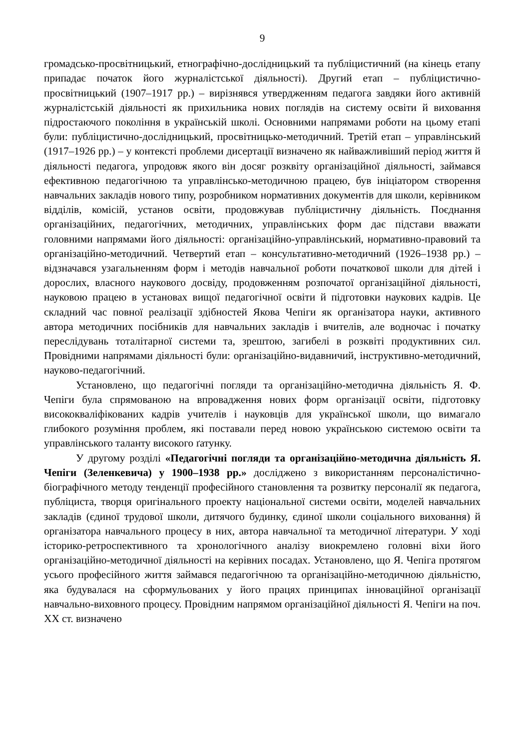9
громадсько-просвітницький, етнографічно-дослідницький та публіцистичний (на кінець етапу припадає початок його журналістської діяльності). Другий етап – публіцистично-просвітницький (1907–1917 рр.) – вирізнявся утвердженням педагога завдяки його активній журналістській діяльності як прихильника нових поглядів на систему освіти й виховання підростаючого покоління в українській школі. Основними напрямами роботи на цьому етапі були: публіцистично-дослідницький, просвітницько-методичний. Третій етап – управлінський (1917–1926 рр.) – у контексті проблеми дисертації визначено як найважливіший період життя й діяльності педагога, упродовж якого він досяг розквіту організаційної діяльності, займався ефективною педагогічною та управлінсько-методичною працею, був ініціатором створення навчальних закладів нового типу, розробником нормативних документів для школи, керівником відділів, комісій, установ освіти, продовжував публіцистичну діяльність. Поєднання організаційних, педагогічних, методичних, управлінських форм дає підстави вважати головними напрямами його діяльності: організаційно-управлінський, нормативно-правовий та організаційно-методичний. Четвертий етап – консультативно-методичний (1926–1938 рр.) – відзначався узагальненням форм і методів навчальної роботи початкової школи для дітей і дорослих, власного наукового досвіду, продовженням розпочатої організаційної діяльності, науковою працею в установах вищої педагогічної освіти й підготовки наукових кадрів. Це складний час повної реалізації здібностей Якова Чепіги як організатора науки, активного автора методичних посібників для навчальних закладів і вчителів, але водночас і початку переслідувань тоталітарної системи та, зрештою, загибелі в розквіті продуктивних сил. Провідними напрямами діяльності були: організаційно-видавничий, інструктивно-методичний, науково-педагогічний.
Установлено, що педагогічні погляди та організаційно-методична діяльність Я. Ф. Чепіги була спрямованою на впровадження нових форм організації освіти, підготовку висококваліфікованих кадрів учителів і науковців для української школи, що вимагало глибокого розуміння проблем, які поставали перед новою українською системою освіти та управлінського таланту високого ґатунку.
У другому розділі «Педагогічні погляди та організаційно-методична діяльність Я. Чепіги (Зеленкевича) у 1900–1938 рр.» досліджено з використанням персоналістично-біографічного методу тенденції професійного становлення та розвитку персоналії як педагога, публіциста, творця оригінального проекту національної системи освіти, моделей навчальних закладів (єдиної трудової школи, дитячого будинку, єдиної школи соціального виховання) й організатора навчального процесу в них, автора навчальної та методичної літератури. У ході історико-ретроспективного та хронологічного аналізу виокремлено головні віхи його організаційно-методичної діяльності на керівних посадах. Установлено, що Я. Чепіга протягом усього професійного життя займався педагогічною та організаційно-методичною діяльністю, яка будувалася на сформульованих у його працях принципах інноваційної організації навчально-виховного процесу. Провідним напрямом організаційної діяльності Я. Чепіги на поч. ХХ ст. визначено